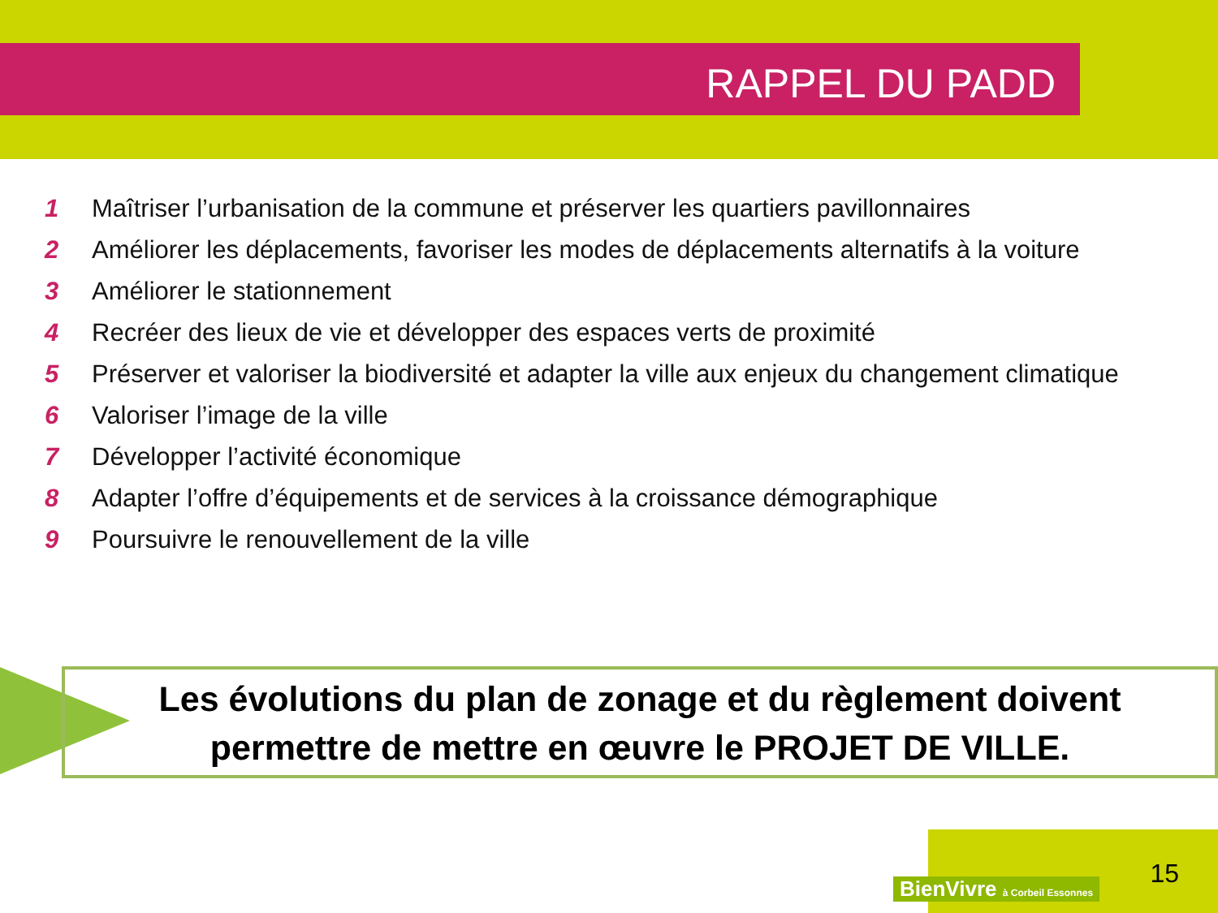RAPPEL DU PADD
1 Maîtriser l’urbanisation de la commune et préserver les quartiers pavillonnaires
2 Améliorer les déplacements, favoriser les modes de déplacements alternatifs à la voiture
3 Améliorer le stationnement
4 Recréer des lieux de vie et développer des espaces verts de proximité
5 Préserver et valoriser la biodiversité et adapter la ville aux enjeux du changement climatique
6 Valoriser l’image de la ville
7 Développer l’activité économique
8 Adapter l’offre d’équipements et de services à la croissance démographique
9 Poursuivre le renouvellement de la ville
Les évolutions du plan de zonage et du règlement doivent
permettre de mettre en œuvre le PROJET DE VILLE.
BienVivre à Corbeil Essonnes 15